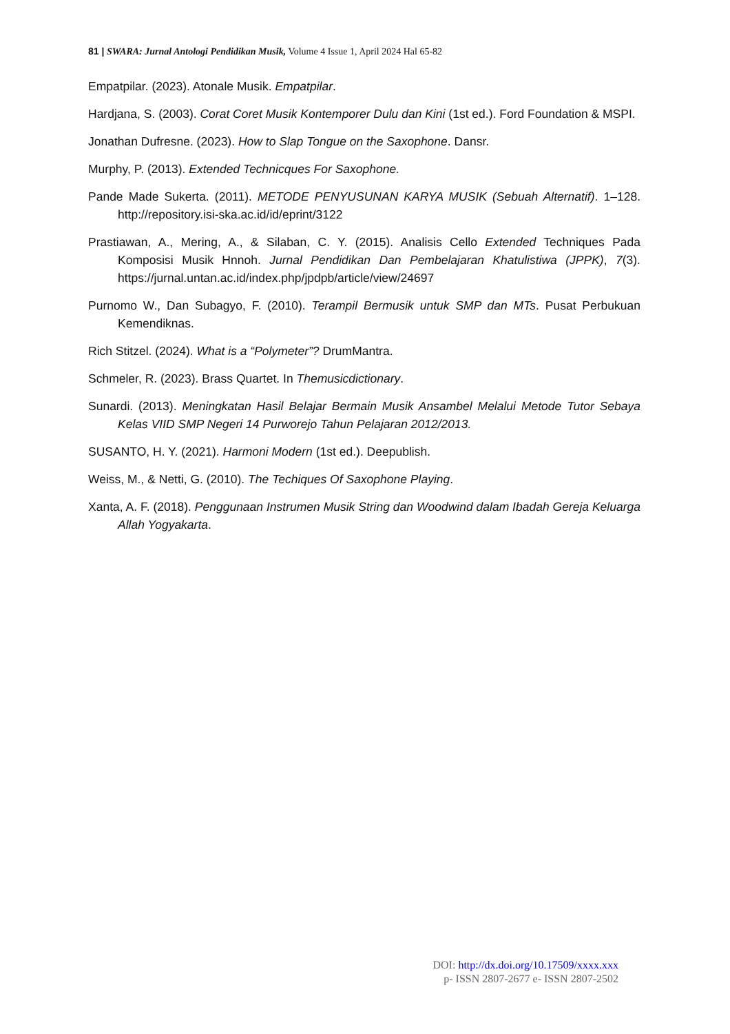81 | SWARA: Jurnal Antologi Pendidikan Musik, Volume 4 Issue 1, April 2024 Hal 65-82
Empatpilar. (2023). Atonale Musik. Empatpilar.
Hardjana, S. (2003). Corat Coret Musik Kontemporer Dulu dan Kini (1st ed.). Ford Foundation & MSPI.
Jonathan Dufresne. (2023). How to Slap Tongue on the Saxophone. Dansr.
Murphy, P. (2013). Extended Technicques For Saxophone.
Pande Made Sukerta. (2011). METODE PENYUSUNAN KARYA MUSIK (Sebuah Alternatif). 1–128. http://repository.isi-ska.ac.id/id/eprint/3122
Prastiawan, A., Mering, A., & Silaban, C. Y. (2015). Analisis Cello Extended Techniques Pada Komposisi Musik Hnnoh. Jurnal Pendidikan Dan Pembelajaran Khatulistiwa (JPPK), 7(3). https://jurnal.untan.ac.id/index.php/jpdpb/article/view/24697
Purnomo W., Dan Subagyo, F. (2010). Terampil Bermusik untuk SMP dan MTs. Pusat Perbukuan Kemendiknas.
Rich Stitzel. (2024). What is a “Polymeter”? DrumMantra.
Schmeler, R. (2023). Brass Quartet. In Themusicdictionary.
Sunardi. (2013). Meningkatan Hasil Belajar Bermain Musik Ansambel Melalui Metode Tutor Sebaya Kelas VIID SMP Negeri 14 Purworejo Tahun Pelajaran 2012/2013.
SUSANTO, H. Y. (2021). Harmoni Modern (1st ed.). Deepublish.
Weiss, M., & Netti, G. (2010). The Techiques Of Saxophone Playing.
Xanta, A. F. (2018). Penggunaan Instrumen Musik String dan Woodwind dalam Ibadah Gereja Keluarga Allah Yogyakarta.
DOI: http://dx.doi.org/10.17509/xxxx.xxx
p- ISSN 2807-2677 e- ISSN 2807-2502